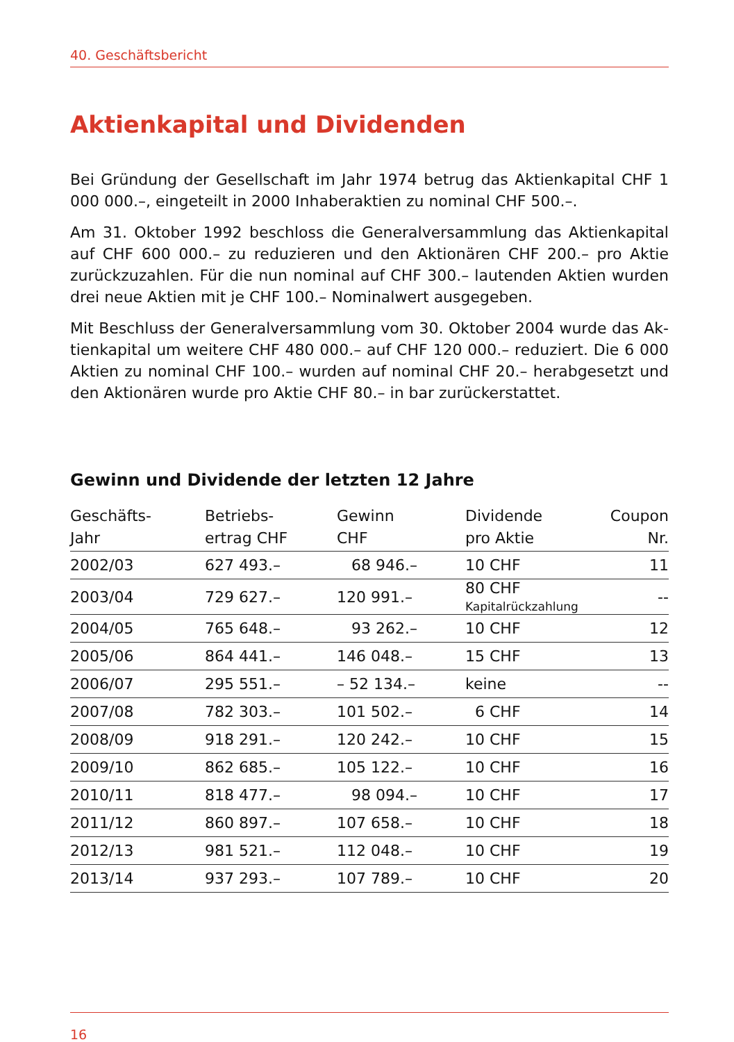40. Geschäftsbericht
Aktienkapital und Dividenden
Bei Gründung der Gesellschaft im Jahr 1974 betrug das Aktienkapital CHF 1 000 000.–, eingeteilt in 2000 Inhaberaktien zu nominal CHF 500.–.
Am 31. Oktober 1992 beschloss die Generalversammlung das Aktienkapital auf CHF 600 000.– zu reduzieren und den Aktionären CHF 200.– pro Aktie zurück­zuzahlen. Für die nun nominal auf CHF 300.– lautenden Aktien wurden drei neue Aktien mit je CHF 100.– Nominalwert ausgegeben.
Mit Beschluss der Generalversammlung vom 30. Oktober 2004 wurde das Ak­tienkapital um weitere CHF 480 000.– auf CHF 120 000.– reduziert. Die 6 000 Aktien zu nominal CHF 100.– wurden auf nominal CHF 20.– herabgesetzt und den Aktionären wurde pro Aktie CHF 80.– in bar zurückerstattet.
Gewinn und Dividende der letzten 12 Jahre
| Geschäfts- Jahr | Betriebs- ertrag CHF | Gewinn CHF | Dividende pro Aktie | Coupon Nr. |
| --- | --- | --- | --- | --- |
| 2002/03 | 627 493.– | 68 946.– | 10 CHF | 11 |
| 2003/04 | 729 627.– | 120 991.– | 80 CHF Kapitalrückzahlung | -- |
| 2004/05 | 765 648.– | 93 262.– | 10 CHF | 12 |
| 2005/06 | 864 441.– | 146 048.– | 15 CHF | 13 |
| 2006/07 | 295 551.– | – 52 134.– | keine | -- |
| 2007/08 | 782 303.– | 101 502.– | 6 CHF | 14 |
| 2008/09 | 918 291.– | 120 242.– | 10 CHF | 15 |
| 2009/10 | 862 685.– | 105 122.– | 10 CHF | 16 |
| 2010/11 | 818 477.– | 98 094.– | 10 CHF | 17 |
| 2011/12 | 860 897.– | 107 658.– | 10 CHF | 18 |
| 2012/13 | 981 521.– | 112 048.– | 10 CHF | 19 |
| 2013/14 | 937 293.– | 107 789.– | 10 CHF | 20 |
16